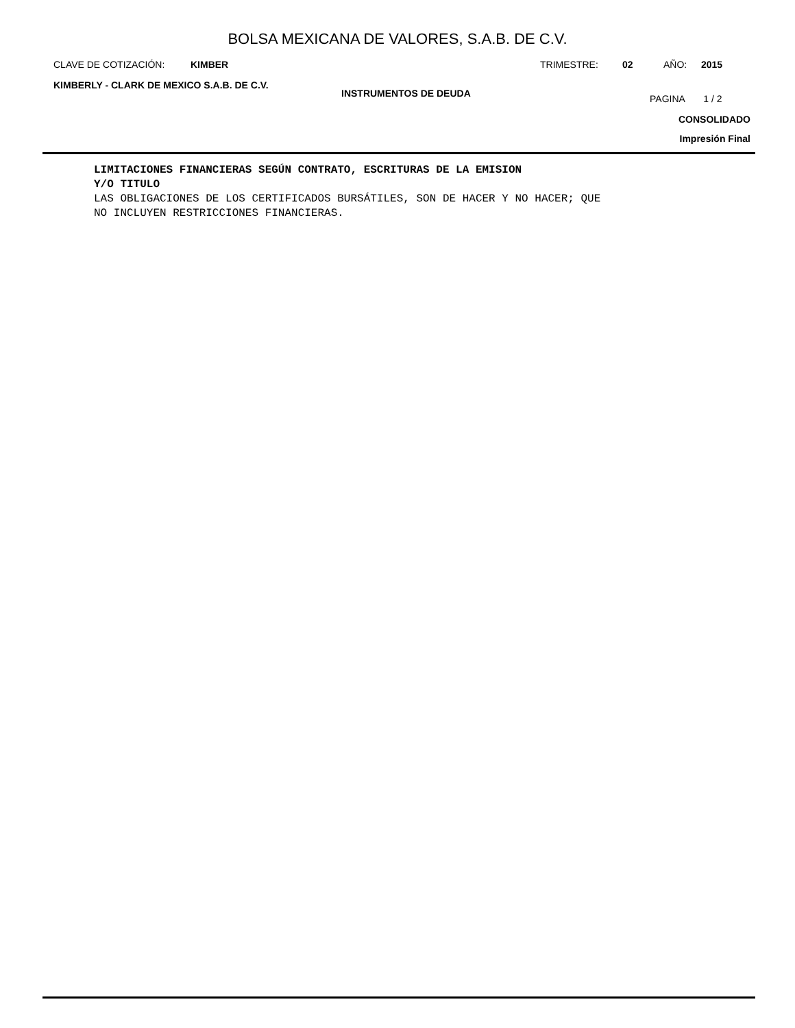BOLSA MEXICANA DE VALORES, S.A.B. DE C.V.
CLAVE DE COTIZACIÓN: KIMBER TRIMESTRE: 02 AÑO: 2015
KIMBERLY - CLARK DE MEXICO S.A.B. DE C.V. INSTRUMENTOS DE DEUDA PAGINA 1 / 2
CONSOLIDADO
Impresión Final
LIMITACIONES FINANCIERAS SEGÚN CONTRATO, ESCRITURAS DE LA EMISION
Y/O TITULO
LAS OBLIGACIONES DE LOS CERTIFICADOS BURSÁTILES, SON DE HACER Y NO HACER; QUE
NO INCLUYEN RESTRICCIONES FINANCIERAS.